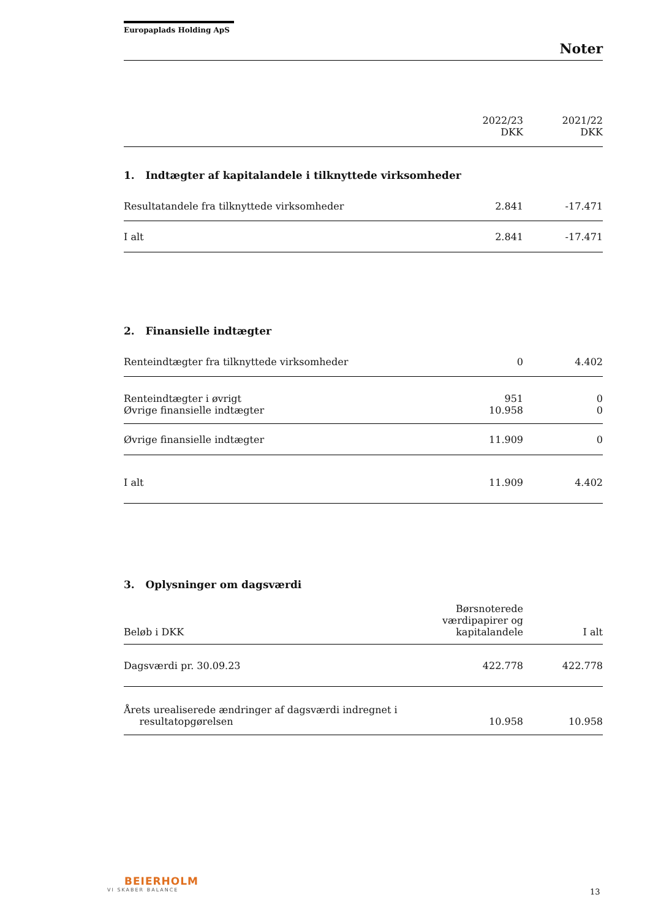Europaplads Holding ApS
Noter
| | 2022/23 DKK | 2021/22 DKK |
1. Indtægter af kapitalandele i tilknyttede virksomheder
| Resultatandele fra tilknyttede virksomheder | 2.841 | -17.471 |
| I alt | 2.841 | -17.471 |
2. Finansielle indtægter
| Renteindtægter fra tilknyttede virksomheder | 0 | 4.402 |
| Renteindtægter i øvrigt | 951 | 0 |
| Øvrige finansielle indtægter | 10.958 | 0 |
| Øvrige finansielle indtægter | 11.909 | 0 |
| I alt | 11.909 | 4.402 |
3. Oplysninger om dagsværdi
| Beløb i DKK | Børsnoterede værdipapirer og kapitalandele | I alt |
| Dagsværdi pr. 30.09.23 | 422.778 | 422.778 |
| Årets urealiserede ændringer af dagsværdi indregnet i resultatopgørelsen | 10.958 | 10.958 |
BEIERHOLM
VI SKABER BALANCE
13